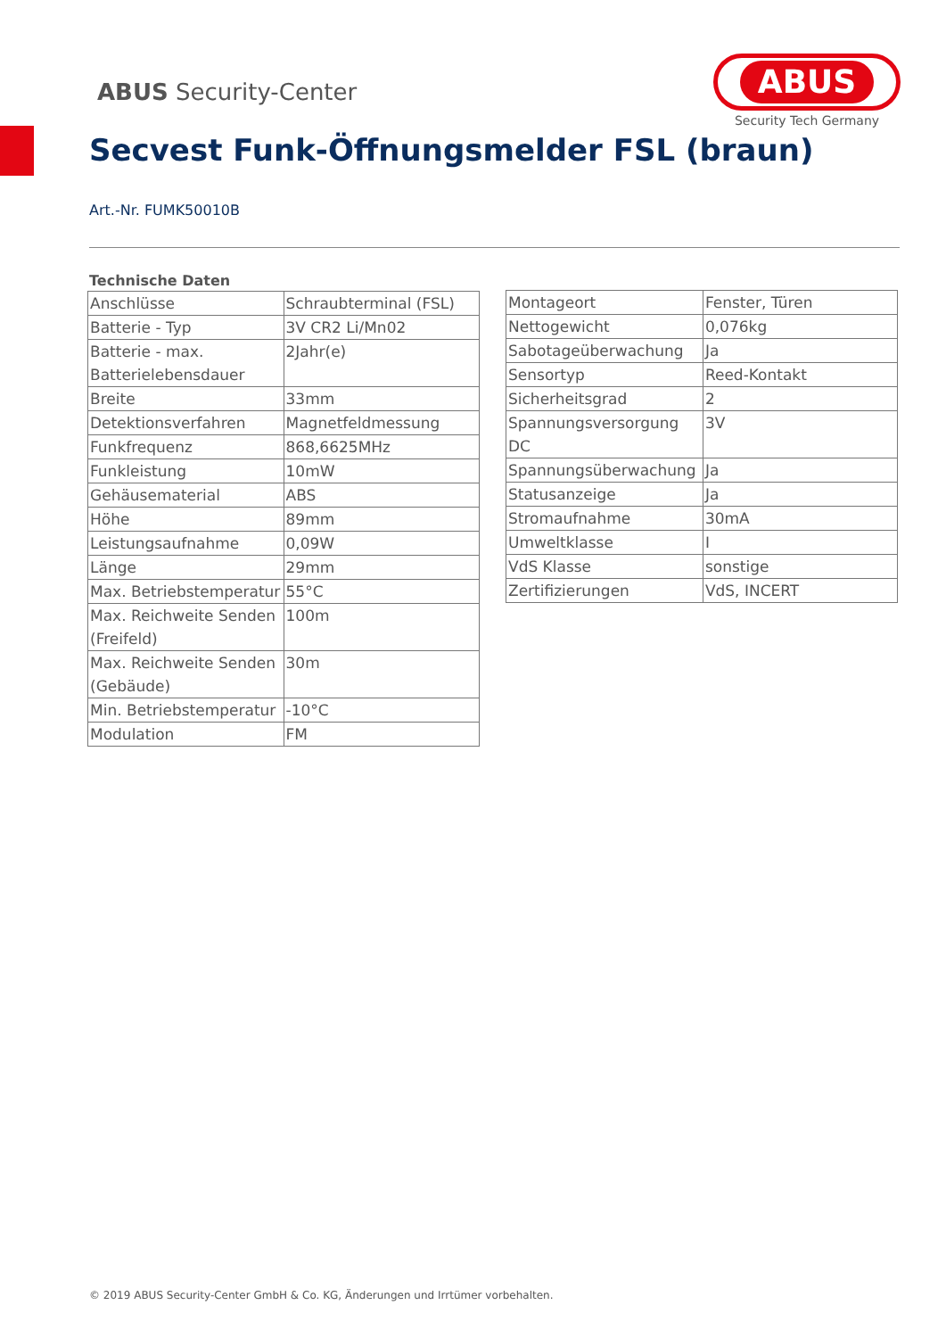ABUS Security-Center
ABUS
Security Tech Germany
Secvest Funk-Öffnungsmelder FSL (braun)
Art.-Nr. FUMK50010B
Technische Daten
| Anschlüsse | Schraubterminal (FSL) |
| Batterie - Typ | 3V CR2 Li/Mn02 |
| Batterie - max. Batterielebensdauer | 2Jahr(e) |
| Breite | 33mm |
| Detektionsverfahren | Magnetfeldmessung |
| Funkfrequenz | 868,6625MHz |
| Funkleistung | 10mW |
| Gehäusematerial | ABS |
| Höhe | 89mm |
| Leistungsaufnahme | 0,09W |
| Länge | 29mm |
| Max. Betriebstemperatur | 55°C |
| Max. Reichweite Senden (Freifeld) | 100m |
| Max. Reichweite Senden (Gebäude) | 30m |
| Min. Betriebstemperatur | -10°C |
| Modulation | FM |
| Montageort | Fenster, Türen |
| Nettogewicht | 0,076kg |
| Sabotageüberwachung | Ja |
| Sensortyp | Reed-Kontakt |
| Sicherheitsgrad | 2 |
| Spannungsversorgung DC | 3V |
| Spannungsüberwachung | Ja |
| Statusanzeige | Ja |
| Stromaufnahme | 30mA |
| Umweltklasse | I |
| VdS Klasse | sonstige |
| Zertifizierungen | VdS, INCERT |
© 2019 ABUS Security-Center GmbH & Co. KG, Änderungen und Irrtümer vorbehalten.